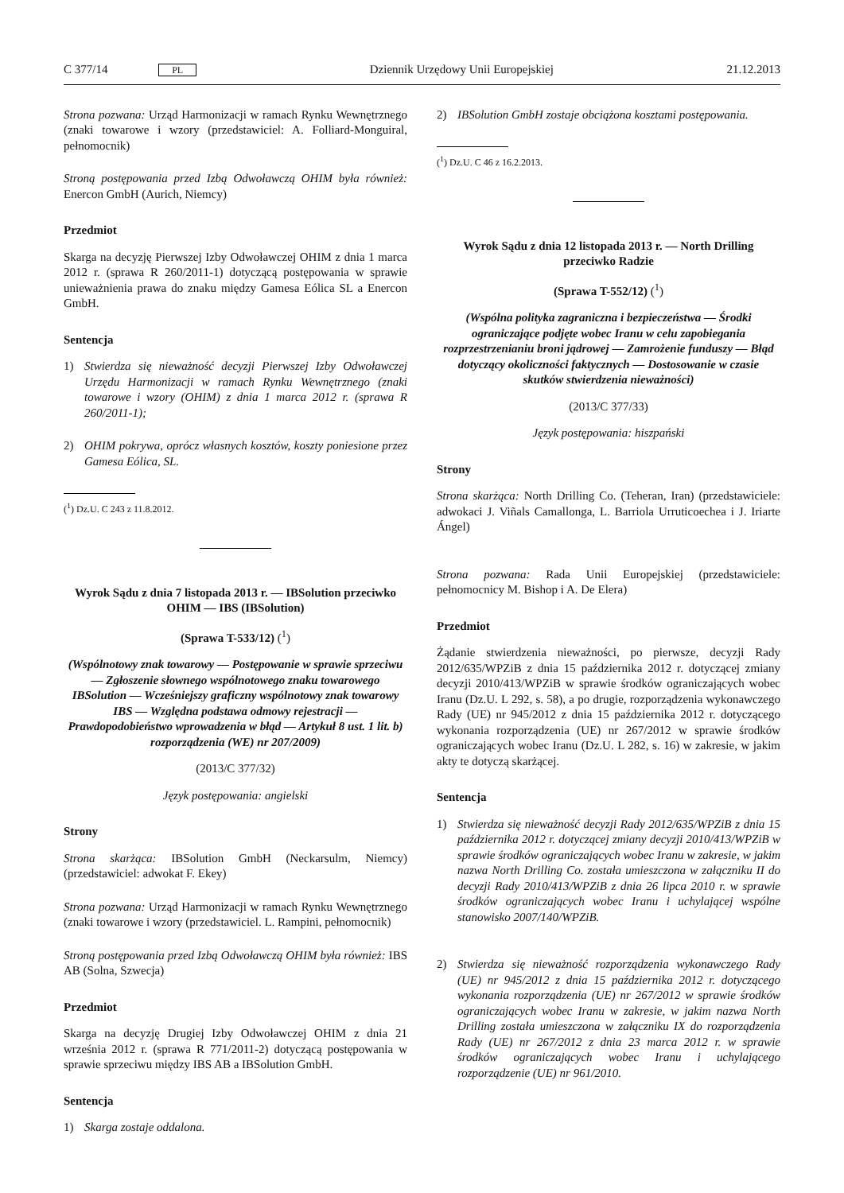C 377/14 PL Dziennik Urzędowy Unii Europejskiej 21.12.2013
Strona pozwana: Urząd Harmonizacji w ramach Rynku Wewnętrznego (znaki towarowe i wzory (przedstawiciel: A. Folliard-Monguiral, pełnomocnik)
Stroną postępowania przed Izbą Odwoławczą OHIM była również: Enercon GmbH (Aurich, Niemcy)
Przedmiot
Skarga na decyzję Pierwszej Izby Odwoławczej OHIM z dnia 1 marca 2012 r. (sprawa R 260/2011-1) dotyczącą postępowania w sprawie unieważnienia prawa do znaku między Gamesa Eólica SL a Enercon GmbH.
Sentencja
1) Stwierdza się nieważność decyzji Pierwszej Izby Odwoławczej Urzędu Harmonizacji w ramach Rynku Wewnętrznego (znaki towarowe i wzory (OHIM) z dnia 1 marca 2012 r. (sprawa R 260/2011-1);
2) OHIM pokrywa, oprócz własnych kosztów, koszty poniesione przez Gamesa Eólica, SL.
(<sup>1</sup>) Dz.U. C 243 z 11.8.2012.
Wyrok Sądu z dnia 7 listopada 2013 r. — IBSolution przeciwko OHIM — IBS (IBSolution)
(Sprawa T-533/12) (<sup>1</sup>)
(Wspólnotowy znak towarowy — Postępowanie w sprawie sprzeciwu — Zgłoszenie słownego wspólnotowego znaku towarowego IBSolution — Wcześniejszy graficzny wspólnotowy znak towarowy IBS — Względna podstawa odmowy rejestracji — Prawdopodobieństwo wprowadzenia w błąd — Artykuł 8 ust. 1 lit. b) rozporządzenia (WE) nr 207/2009)
(2013/C 377/32)
Język postępowania: angielski
Strony
Strona skarżąca: IBSolution GmbH (Neckarsulm, Niemcy) (przedstawiciel: adwokat F. Ekey)
Strona pozwana: Urząd Harmonizacji w ramach Rynku Wewnętrznego (znaki towarowe i wzory (przedstawiciel. L. Rampini, pełnomocnik)
Stroną postępowania przed Izbą Odwoławczą OHIM była również: IBS AB (Solna, Szwecja)
Przedmiot
Skarga na decyzję Drugiej Izby Odwoławczej OHIM z dnia 21 września 2012 r. (sprawa R 771/2011-2) dotyczącą postępowania w sprawie sprzeciwu między IBS AB a IBSolution GmbH.
Sentencja
1) Skarga zostaje oddalona.
2) IBSolution GmbH zostaje obciążona kosztami postępowania.
(<sup>1</sup>) Dz.U. C 46 z 16.2.2013.
Wyrok Sądu z dnia 12 listopada 2013 r. — North Drilling przeciwko Radzie
(Sprawa T-552/12) (<sup>1</sup>)
(Wspólna polityka zagraniczna i bezpieczeństwa — Środki ograniczające podjęte wobec Iranu w celu zapobiegania rozprzestrzenianiu broni jądrowej — Zamrożenie funduszy — Błąd dotyczący okoliczności faktycznych — Dostosowanie w czasie skutków stwierdzenia nieważności)
(2013/C 377/33)
Język postępowania: hiszpański
Strony
Strona skarżąca: North Drilling Co. (Teheran, Iran) (przedstawiciele: adwokaci J. Viñals Camallonga, L. Barriola Urruticoechea i J. Iriarte Ángel)
Strona pozwana: Rada Unii Europejskiej (przedstawiciele: pełnomocnicy M. Bishop i A. De Elera)
Przedmiot
Żądanie stwierdzenia nieważności, po pierwsze, decyzji Rady 2012/635/WPZiB z dnia 15 października 2012 r. dotyczącej zmiany decyzji 2010/413/WPZiB w sprawie środków ograniczających wobec Iranu (Dz.U. L 292, s. 58), a po drugie, rozporządzenia wykonawczego Rady (UE) nr 945/2012 z dnia 15 października 2012 r. dotyczącego wykonania rozporządzenia (UE) nr 267/2012 w sprawie środków ograniczających wobec Iranu (Dz.U. L 282, s. 16) w zakresie, w jakim akty te dotyczą skarżącej.
Sentencja
1) Stwierdza się nieważność decyzji Rady 2012/635/WPZiB z dnia 15 października 2012 r. dotyczącej zmiany decyzji 2010/413/WPZiB w sprawie środków ograniczających wobec Iranu w zakresie, w jakim nazwa North Drilling Co. została umieszczona w załączniku II do decyzji Rady 2010/413/WPZiB z dnia 26 lipca 2010 r. w sprawie środków ograniczających wobec Iranu i uchylającej wspólne stanowisko 2007/140/WPZiB.
2) Stwierdza się nieważność rozporządzenia wykonawczego Rady (UE) nr 945/2012 z dnia 15 października 2012 r. dotyczącego wykonania rozporządzenia (UE) nr 267/2012 w sprawie środków ograniczających wobec Iranu w zakresie, w jakim nazwa North Drilling została umieszczona w załączniku IX do rozporządzenia Rady (UE) nr 267/2012 z dnia 23 marca 2012 r. w sprawie środków ograniczających wobec Iranu i uchylającego rozporządzenie (UE) nr 961/2010.